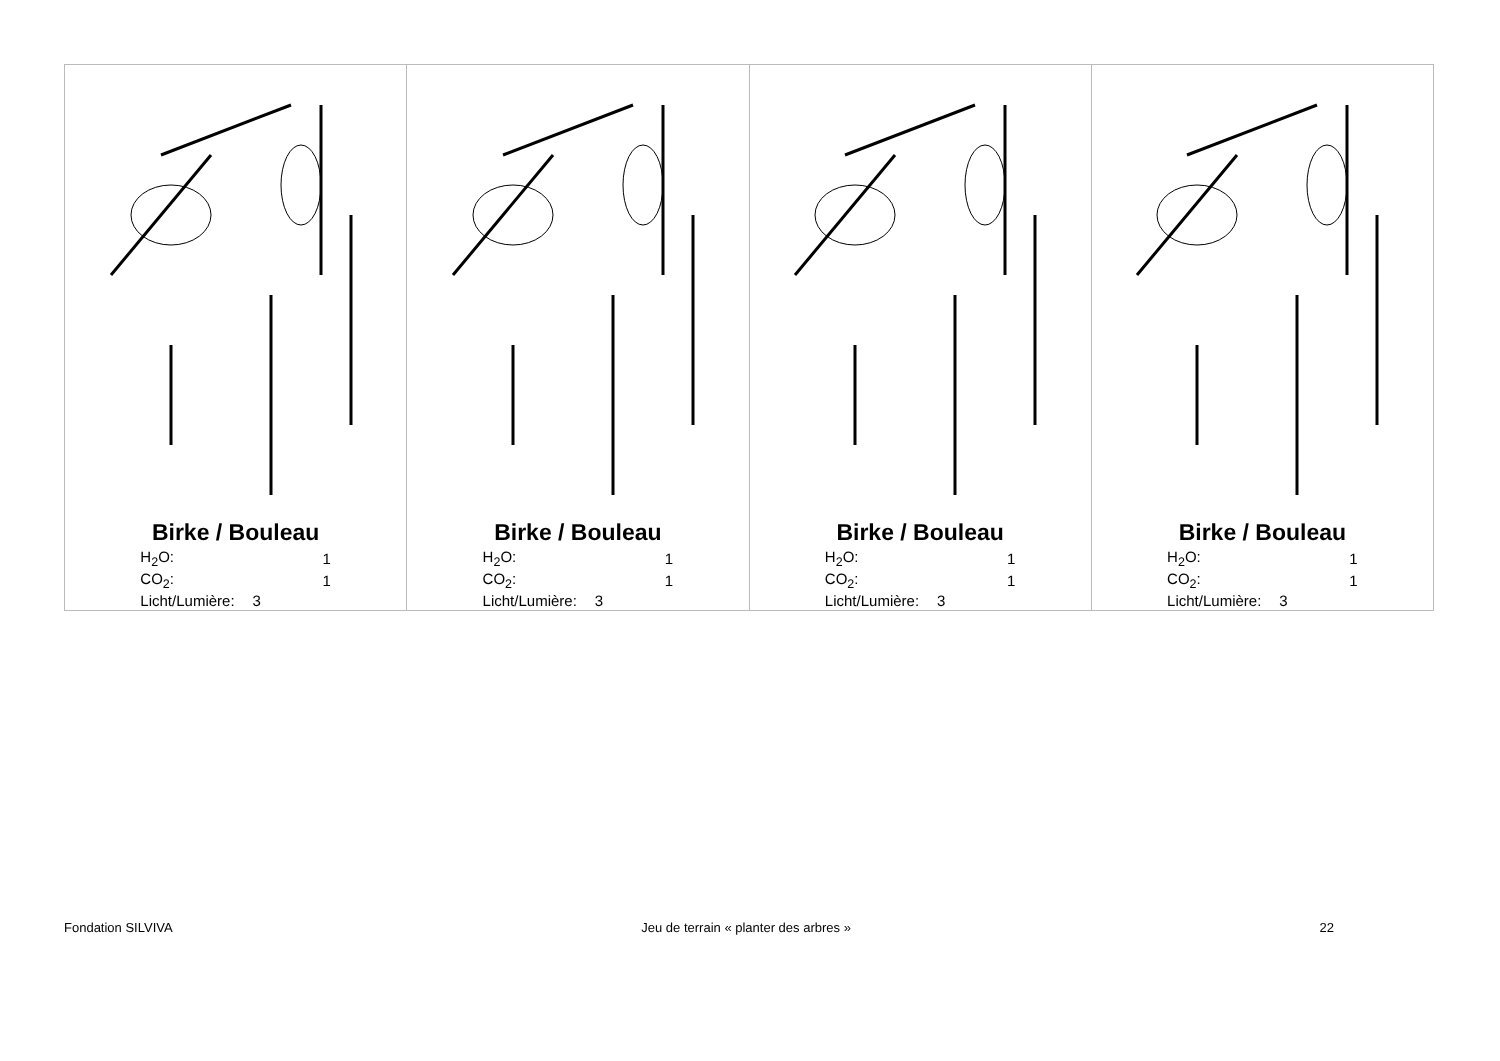| Birke / Bouleau / H<sub>2</sub>O: / 1 / / CO<sub>2</sub>: / 1 / / Licht/Lumière: / 3 / | Birke / Bouleau / H<sub>2</sub>O: / 1 / / CO<sub>2</sub>: / 1 / / Licht/Lumière: / 3 / | Birke / Bouleau / H<sub>2</sub>O: / 1 / / CO<sub>2</sub>: / 1 / / Licht/Lumière: / 3 / | Birke / Bouleau / H<sub>2</sub>O: / 1 / / CO<sub>2</sub>: / 1 / / Licht/Lumière: / 3 / |
Fondation SILVIVA Jeu de terrain « planter des arbres » 22